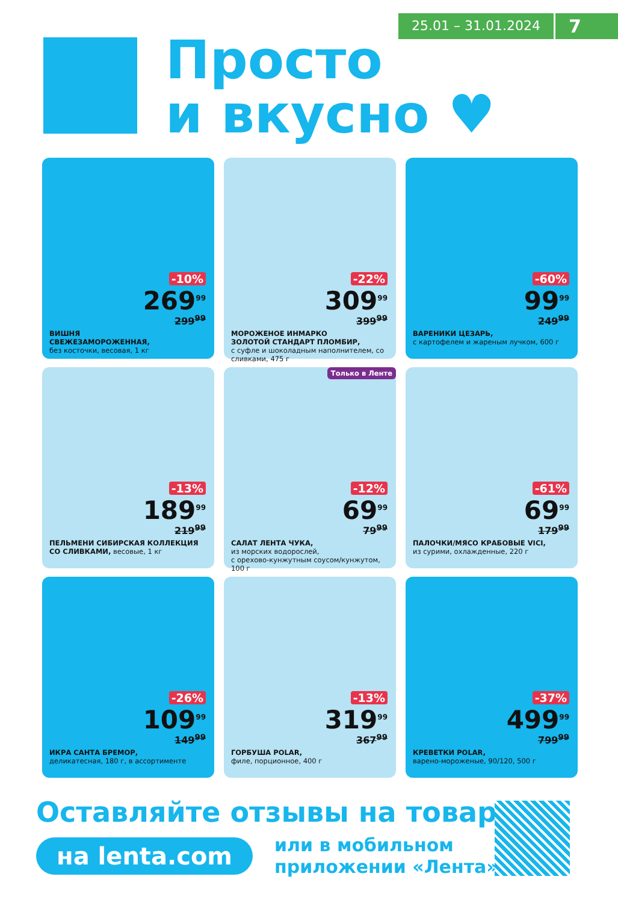25.01 – 31.01.2024
7
Просто
и вкусно ♥
-10%
269<sup>99</sup>
299<sup>99</sup>
ВИШНЯ
СВЕЖЕЗАМОРОЖЕННАЯ,
без косточки, весовая, 1 кг
-22%
309<sup>99</sup>
399<sup>99</sup>
МОРОЖЕНОЕ ИНМАРКО
ЗОЛОТОЙ СТАНДАРТ ПЛОМБИР,
с суфле и шоколадным наполнителем, со сливками, 475 г
-60%
99<sup>99</sup>
249<sup>99</sup>
ВАРЕНИКИ ЦЕЗАРЬ,
с картофелем и жареным лучком, 600 г
-13%
189<sup>99</sup>
219<sup>99</sup>
ПЕЛЬМЕНИ СИБИРСКАЯ КОЛЛЕКЦИЯ
СО СЛИВКАМИ, весовые, 1 кг
Только в Ленте
-12%
69<sup>99</sup>
79<sup>99</sup>
САЛАТ ЛЕНТА ЧУКА,
из морских водорослей,
с орехово-кунжутным соусом/кунжутом, 100 г
-61%
69<sup>99</sup>
179<sup>99</sup>
ПАЛОЧКИ/МЯСО КРАБОВЫЕ VICI,
из сурими, охлажденные, 220 г
-26%
109<sup>99</sup>
149<sup>99</sup>
ИКРА САНТА БРЕМОР,
деликатесная, 180 г, в ассортименте
-13%
319<sup>99</sup>
367<sup>99</sup>
ГОРБУША POLAR,
филе, порционное, 400 г
-37%
499<sup>99</sup>
799<sup>99</sup>
КРЕВЕТКИ POLAR,
варено-мороженые, 90/120, 500 г
Оставляйте отзывы на товары
на lenta.com
или в мобильном
приложении «Лента»